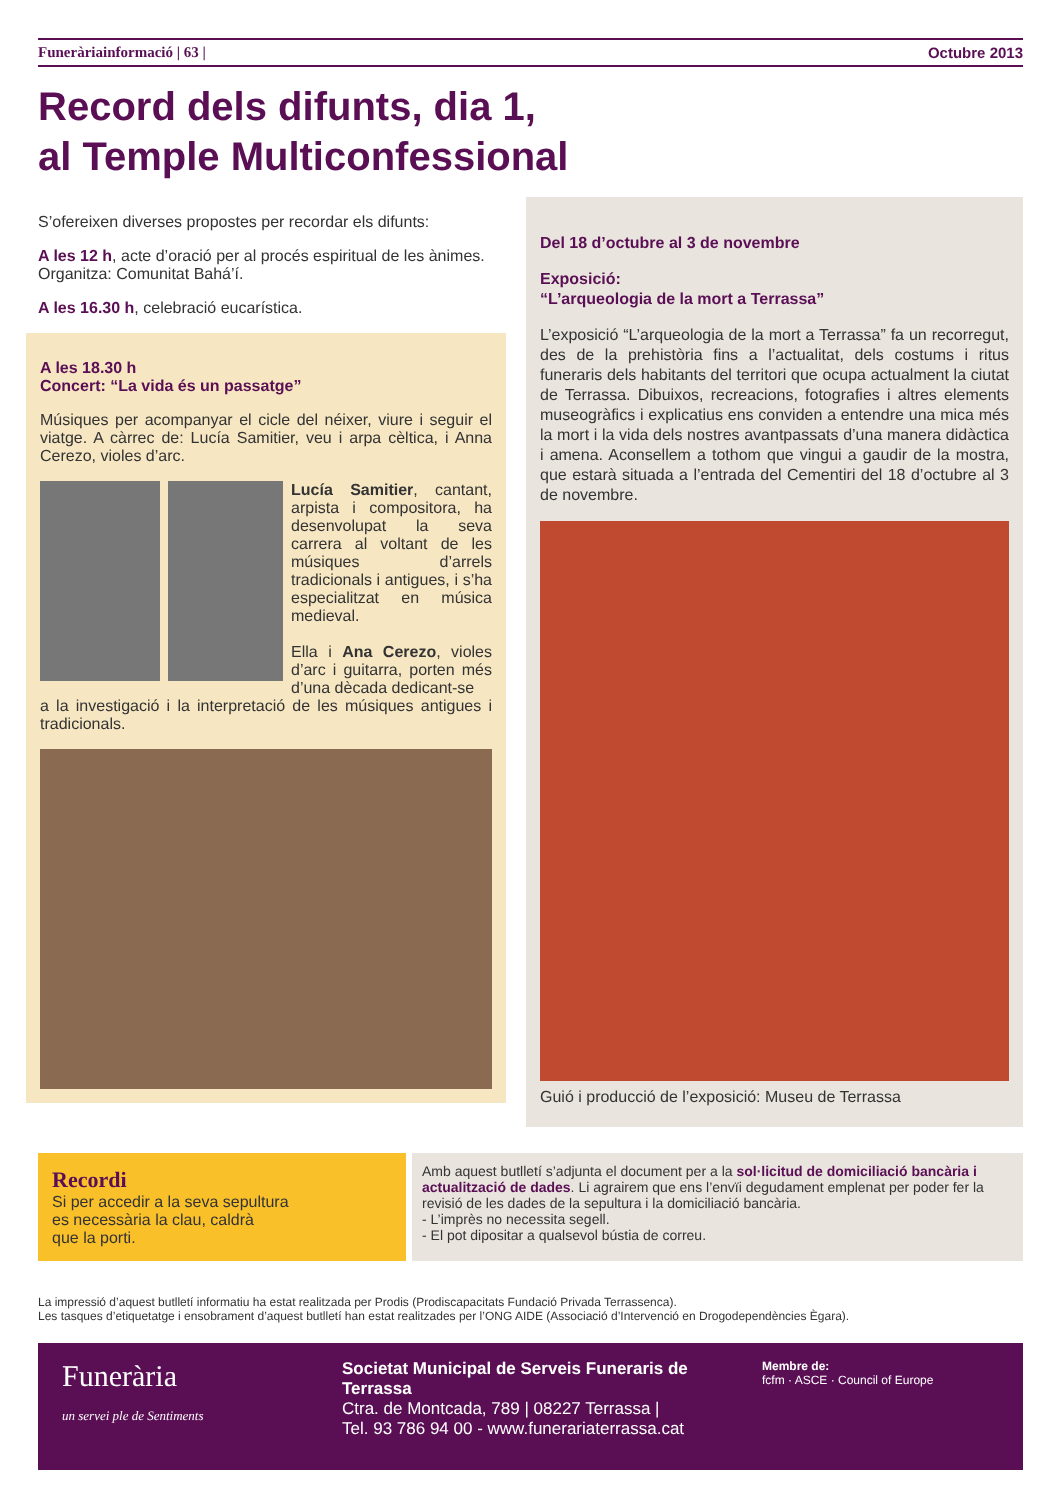Funeràriainformació | 63 | Octubre 2013
Record dels difunts, dia 1,
al Temple Multiconfessional
S’ofereixen diverses propostes per recordar els difunts:
A les 12 h, acte d’oració per al procés espiritual de les ànimes. Organitza: Comunitat Bahá’í.
A les 16.30 h, celebració eucarística.
A les 18.30 h
Concert: “La vida és un passatge”
Músiques per acompanyar el cicle del néixer, viure i seguir el viatge. A càrrec de: Lucía Samitier, veu i arpa cèltica, i Anna Cerezo, violes d’arc.
Lucía Samitier, cantant, arpista i compositora, ha desenvolupat la seva carrera al voltant de les músiques d’arrels tradicionals i antigues, i s’ha especialitzat en música medieval.
Ella i Ana Cerezo, violes d’arc i guitarra, porten més d’una dècada dedicant-se
a la investigació i la interpretació de les músiques antigues i tradicionals.
Del 18 d’octubre al 3 de novembre
Exposició:
“L’arqueologia de la mort a Terrassa”
L’exposició “L’arqueologia de la mort a Terrassa” fa un recorregut, des de la prehistòria fins a l’actualitat, dels costums i ritus funeraris dels habitants del territori que ocupa actualment la ciutat de Terrassa. Dibuixos, recreacions, fotografies i altres elements museogràfics i explicatius ens conviden a entendre una mica més la mort i la vida dels nostres avantpassats d’una manera didàctica i amena. Aconsellem a tothom que vingui a gaudir de la mostra, que estarà situada a l’entrada del Cementiri del 18 d’octubre al 3 de novembre.
Guió i producció de l’exposició: Museu de Terrassa
Recordi
Si per accedir a la seva sepultura
es necessària la clau, caldrà
que la porti.
Amb aquest butlletí s’adjunta el document per a la sol·licitud de domiciliació bancària i actualització de dades. Li agrairem que ens l’envïi degudament emplenat per poder fer la revisió de les dades de la sepultura i la domiciliació bancària.
- L’imprès no necessita segell.
- El pot dipositar a qualsevol bústia de correu.
La impressió d’aquest butlletí informatiu ha estat realitzada per Prodis (Prodiscapacitats Fundació Privada Terrassenca).
Les tasques d’etiquetatge i ensobrament d’aquest butlletí han estat realitzades per l’ONG AIDE (Associació d’Intervenció en Drogodependències Ègara).
Funerària
un servei ple de Sentiments
Societat Municipal de Serveis Funeraris de Terrassa
Ctra. de Montcada, 789 | 08227 Terrassa |
Tel. 93 786 94 00 - www.funerariaterrassa.cat
Membre de:
fcfm · ASCE · Council of Europe